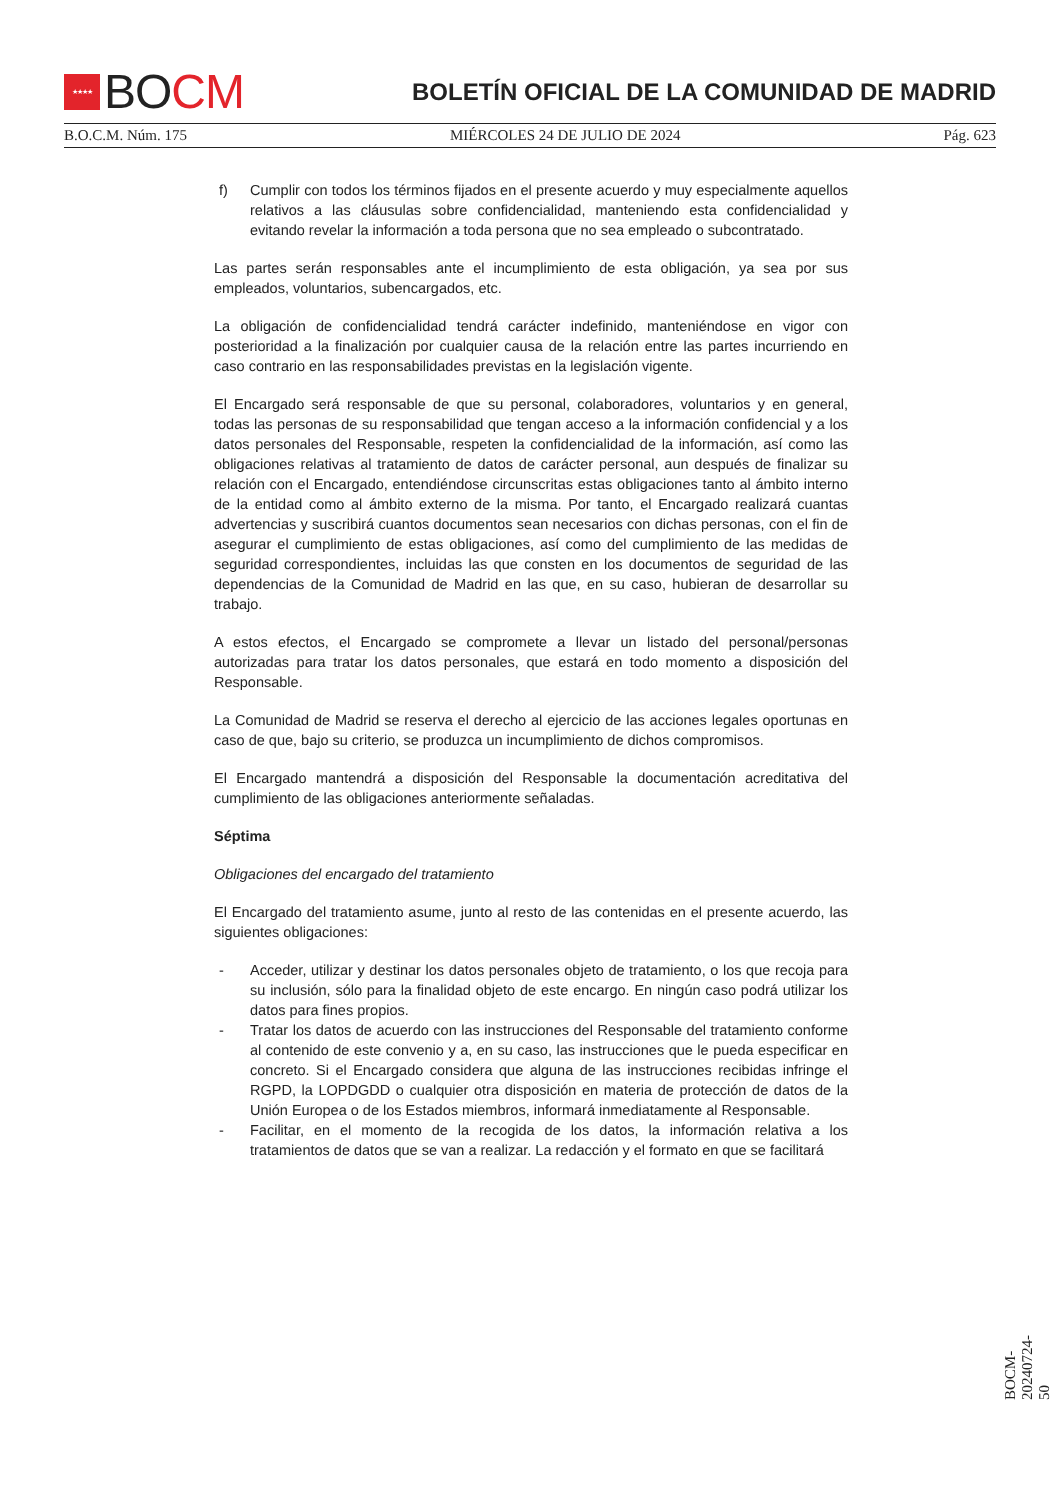★★★★
BO CM
BOLETÍN OFICIAL DE LA COMUNIDAD DE MADRID
B.O.C.M. Núm. 175 MIÉRCOLES 24 DE JULIO DE 2024 Pág. 623
f) Cumplir con todos los términos fijados en el presente acuerdo y muy especialmente aquellos relativos a las cláusulas sobre confidencialidad, manteniendo esta confidencialidad y evitando revelar la información a toda persona que no sea empleado o subcontratado.
Las partes serán responsables ante el incumplimiento de esta obligación, ya sea por sus empleados, voluntarios, subencargados, etc.
La obligación de confidencialidad tendrá carácter indefinido, manteniéndose en vigor con posterioridad a la finalización por cualquier causa de la relación entre las partes incurriendo en caso contrario en las responsabilidades previstas en la legislación vigente.
El Encargado será responsable de que su personal, colaboradores, voluntarios y en general, todas las personas de su responsabilidad que tengan acceso a la información confidencial y a los datos personales del Responsable, respeten la confidencialidad de la información, así como las obligaciones relativas al tratamiento de datos de carácter personal, aun después de finalizar su relación con el Encargado, entendiéndose circunscritas estas obligaciones tanto al ámbito interno de la entidad como al ámbito externo de la misma. Por tanto, el Encargado realizará cuantas advertencias y suscribirá cuantos documentos sean necesarios con dichas personas, con el fin de asegurar el cumplimiento de estas obligaciones, así como del cumplimiento de las medidas de seguridad correspondientes, incluidas las que consten en los documentos de seguridad de las dependencias de la Comunidad de Madrid en las que, en su caso, hubieran de desarrollar su trabajo.
A estos efectos, el Encargado se compromete a llevar un listado del personal/personas autorizadas para tratar los datos personales, que estará en todo momento a disposición del Responsable.
La Comunidad de Madrid se reserva el derecho al ejercicio de las acciones legales oportunas en caso de que, bajo su criterio, se produzca un incumplimiento de dichos compromisos.
El Encargado mantendrá a disposición del Responsable la documentación acreditativa del cumplimiento de las obligaciones anteriormente señaladas.
Séptima
Obligaciones del encargado del tratamiento
El Encargado del tratamiento asume, junto al resto de las contenidas en el presente acuerdo, las siguientes obligaciones:
- Acceder, utilizar y destinar los datos personales objeto de tratamiento, o los que recoja para su inclusión, sólo para la finalidad objeto de este encargo. En ningún caso podrá utilizar los datos para fines propios.
- Tratar los datos de acuerdo con las instrucciones del Responsable del tratamiento conforme al contenido de este convenio y a, en su caso, las instrucciones que le pueda especificar en concreto. Si el Encargado considera que alguna de las instrucciones recibidas infringe el RGPD, la LOPDGDD o cualquier otra disposición en materia de protección de datos de la Unión Europea o de los Estados miembros, informará inmediatamente al Responsable.
- Facilitar, en el momento de la recogida de los datos, la información relativa a los tratamientos de datos que se van a realizar. La redacción y el formato en que se facilitará
BOCM-20240724-50